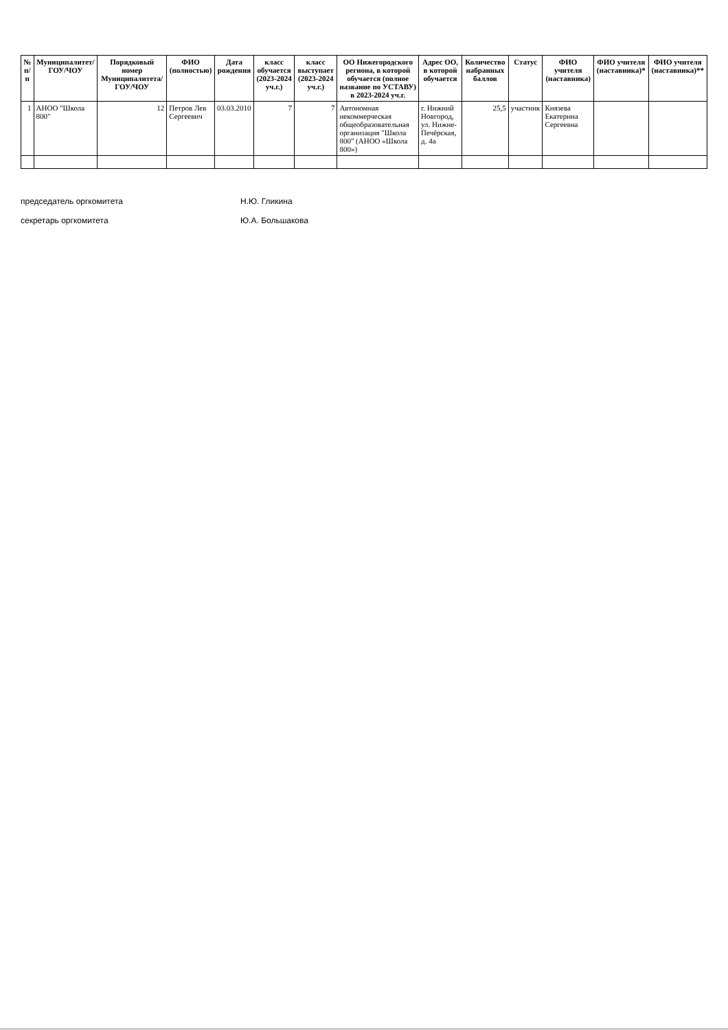| № п/п | Муниципалитет/ ГОУ/ЧОУ | Порядковый номер Муниципалитета/ ГОУ/ЧОУ | ФИО (полностью) | Дата рождения | класс обучается (2023-2024 уч.г.) | класс выступает (2023-2024 уч.г.) | ОО Нижегородского региона, в которой обучается (полное название по УСТАВУ) в 2023-2024 уч.г. | Адрес ОО, в которой обучается | Количество набранных баллов | Статус | ФИО учителя (наставника) | ФИО учителя (наставника)* | ФИО учителя (наставника)** |
| --- | --- | --- | --- | --- | --- | --- | --- | --- | --- | --- | --- | --- | --- |
| 1 | АНОО "Школа 800" | 12 | Петров Лев Сергеевич | 03.03.2010 | 7 | 7 | Автономная некоммерческая общеобразовательная организация "Школа 800" (АНОО «Школа 800») | г. Нижний Новгород, ул. Нижне-Печёрская, д. 4а | 25,5 | участник | Князева Екатерина Сергеевна | | |
председатель оргкомитета Н.Ю. Гликина
секретарь оргкомитета Ю.А. Большакова